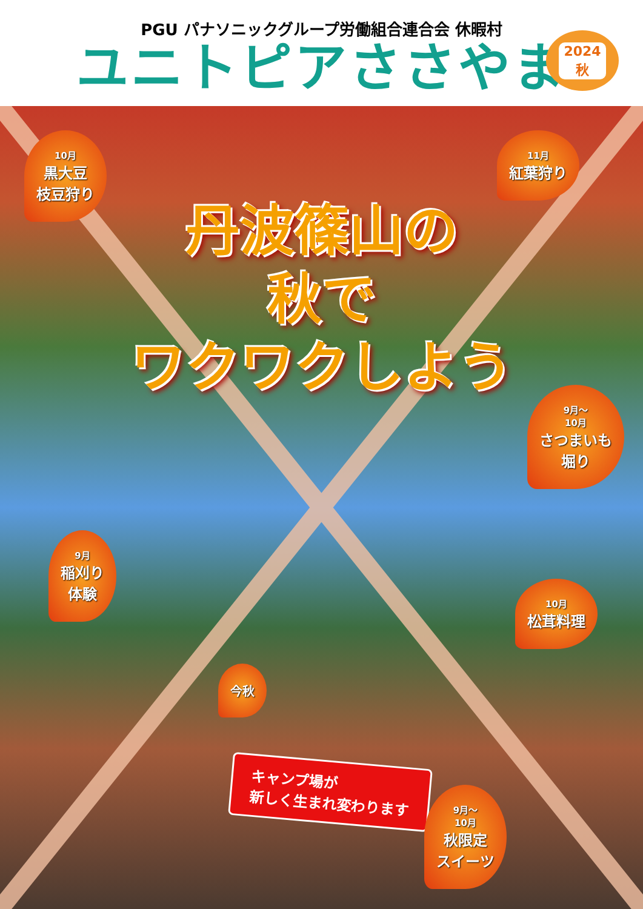PGU パナソニックグループ労働組合連合会 休暇村
ユニトピアささやま
2024
秋
10月
黒大豆
枝豆狩り
11月
紅葉狩り
丹波篠山の
秋で
ワクワクしよう
9月〜
10月
さつまいも
堀り
9月
稲刈り
体験
10月
松茸料理
今秋
キャンプ場が
新しく生まれ変わります
9月〜
10月
秋限定
スイーツ